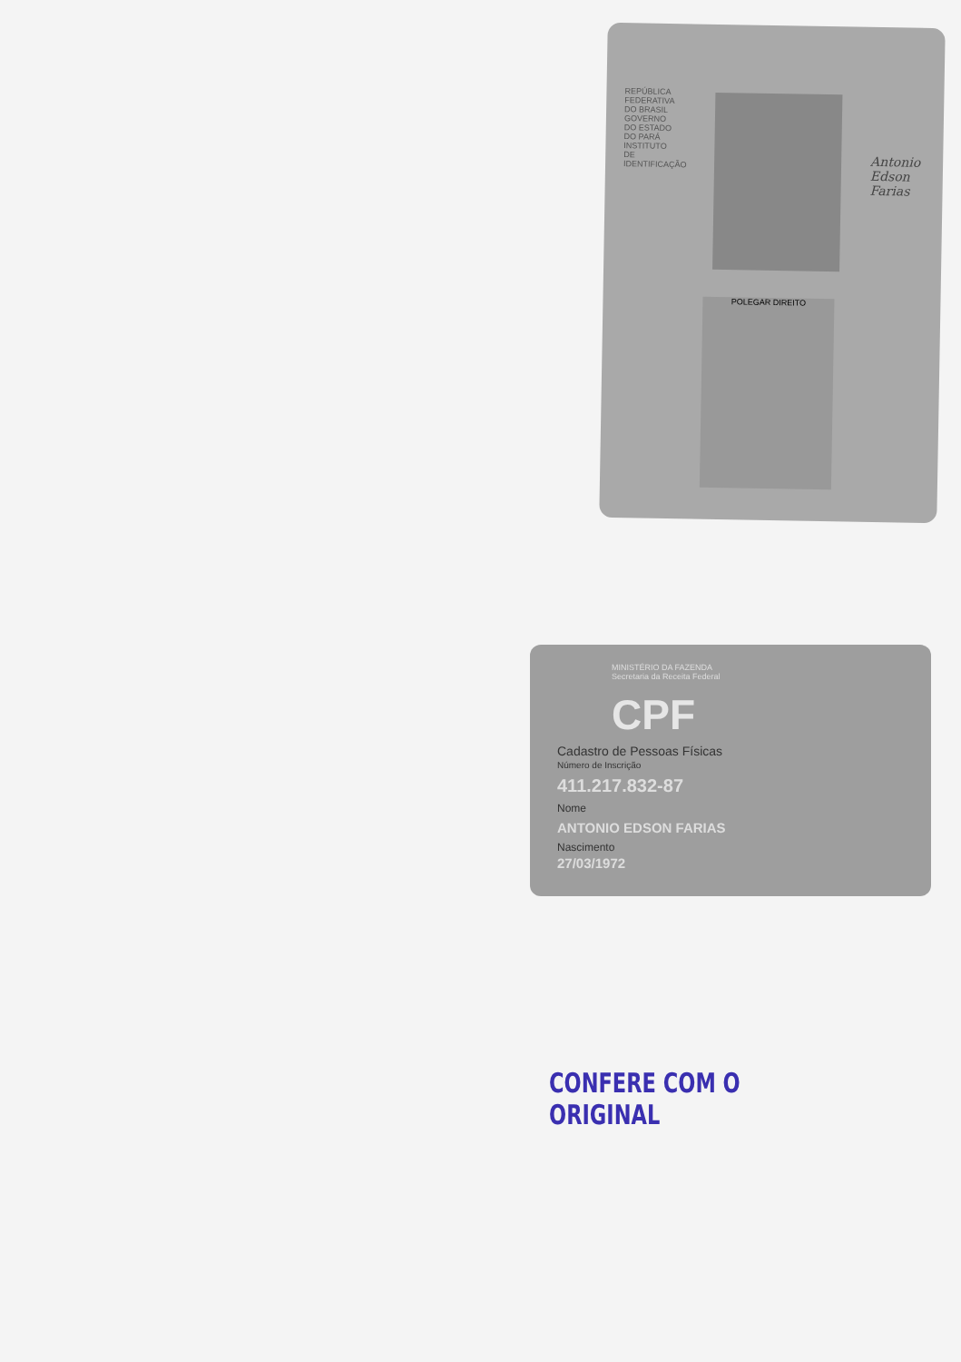REPÚBLICA FEDERATIVA DO BRASIL GOVERNO DO ESTADO DO PARÁ INSTITUTO DE IDENTIFICAÇÃO
POLEGAR DIREITO
Antonio Edson Farias
MINISTÉRIO DA FAZENDA
Secretaria da Receita Federal
CPF
Cadastro de Pessoas Físicas
Número de Inscrição
411.217.832-87
Nome
ANTONIO EDSON FARIAS
Nascimento
27/03/1972
CONFERE COM O ORIGINAL